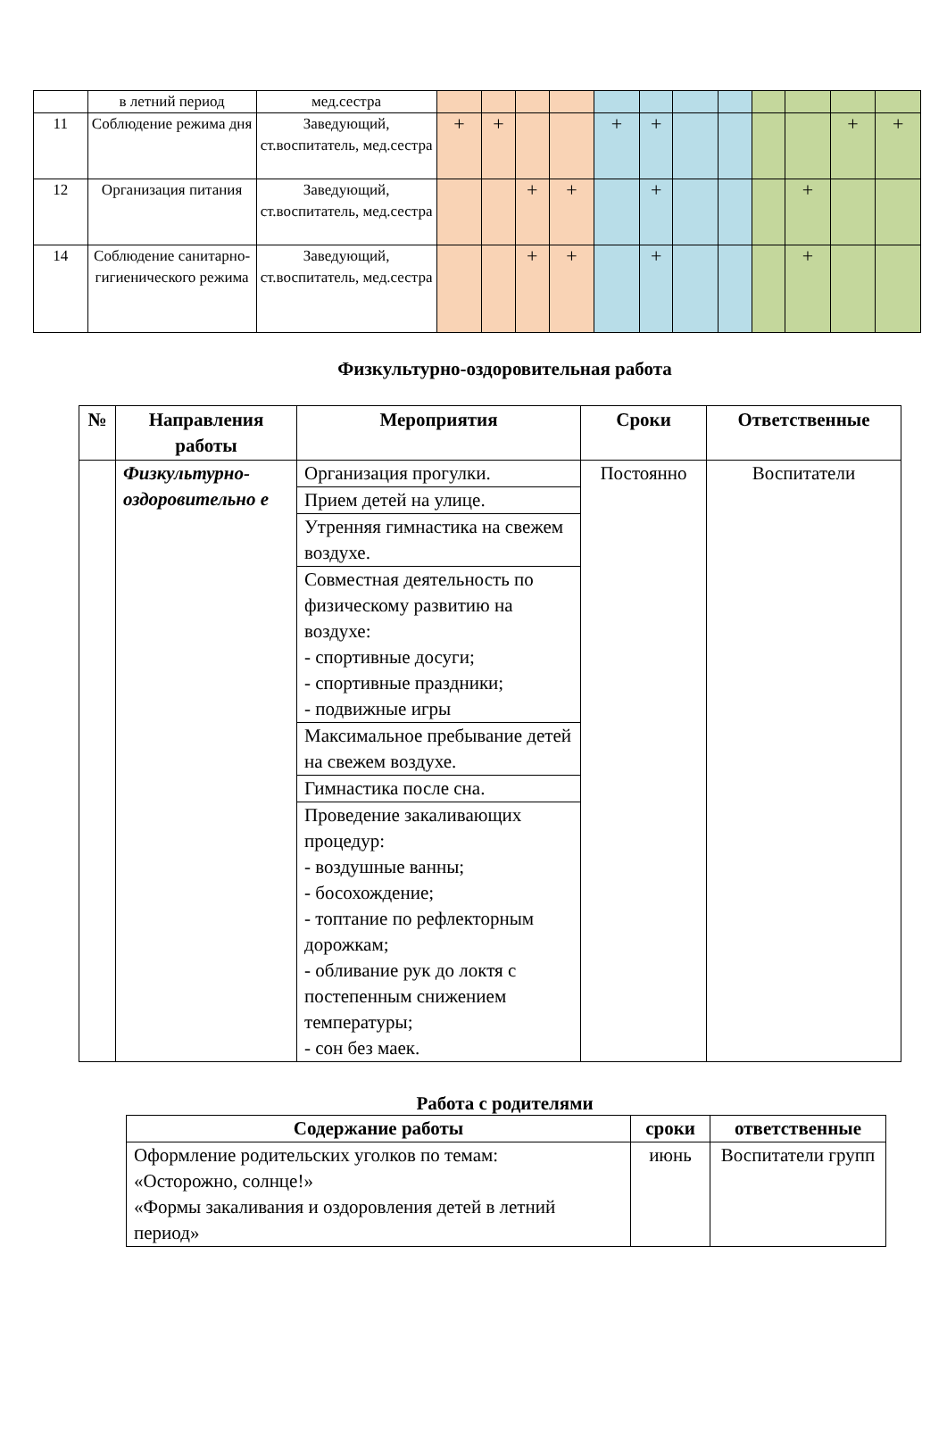| | в летний период | мед.сестра | | | | | | | | | | | | |
| 11 | Соблюдение режима дня | Заведующий, ст.воспитатель, мед.сестра | + | + | | | + | + | | | | | + | + |
| 12 | Организация питания | Заведующий, ст.воспитатель, мед.сестра | | | + | + | | + | | | | + | | |
| 14 | Соблюдение санитарно-гигиенического режима | Заведующий, ст.воспитатель, мед.сестра | | | + | + | | + | | | | + | | |
Физкультурно-оздоровительная работа
| № | Направления работы | Мероприятия | Сроки | Ответственные |
| --- | --- | --- | --- | --- |
| | Физкультурно-оздоровительно е | Организация прогулки. | Постоянно | Воспитатели |
| | | Прием детей на улице. | | |
| | | Утренняя гимнастика на свежем воздухе. | | |
| | | Совместная деятельность по физическому развитию на воздухе: - спортивные досуги; - спортивные праздники; - подвижные игры | | |
| | | Максимальное пребывание детей на свежем воздухе. | | |
| | | Гимнастика после сна. | | |
| | | Проведение закаливающих процедур: - воздушные ванны; - босохождение; - топтание по рефлекторным дорожкам; - обливание рук до локтя с постепенным снижением температуры; - сон без маек. | | |
Работа с родителями
| Содержание работы | сроки | ответственные |
| --- | --- | --- |
| Оформление родительских уголков по темам: «Осторожно, солнце!» «Формы закаливания и оздоровления детей в летний период» | июнь | Воспитатели групп |